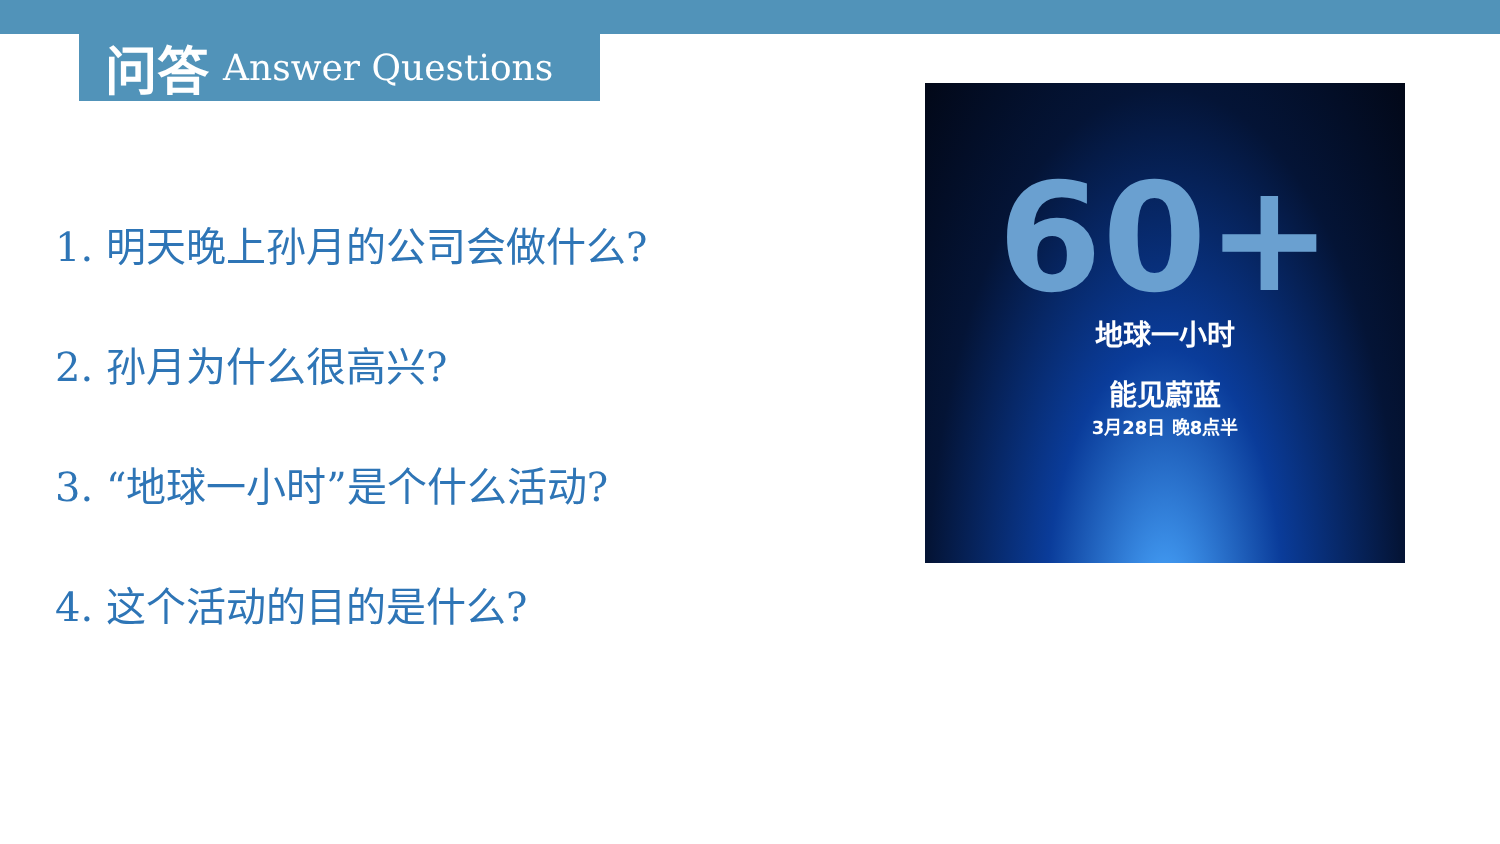问答 Answer Questions
1. 明天晚上孙月的公司会做什么?
2. 孙月为什么很高兴?
3. “地球一小时”是个什么活动?
4. 这个活动的目的是什么?
60+
地球一小时
能见蔚蓝
3月28日 晚8点半